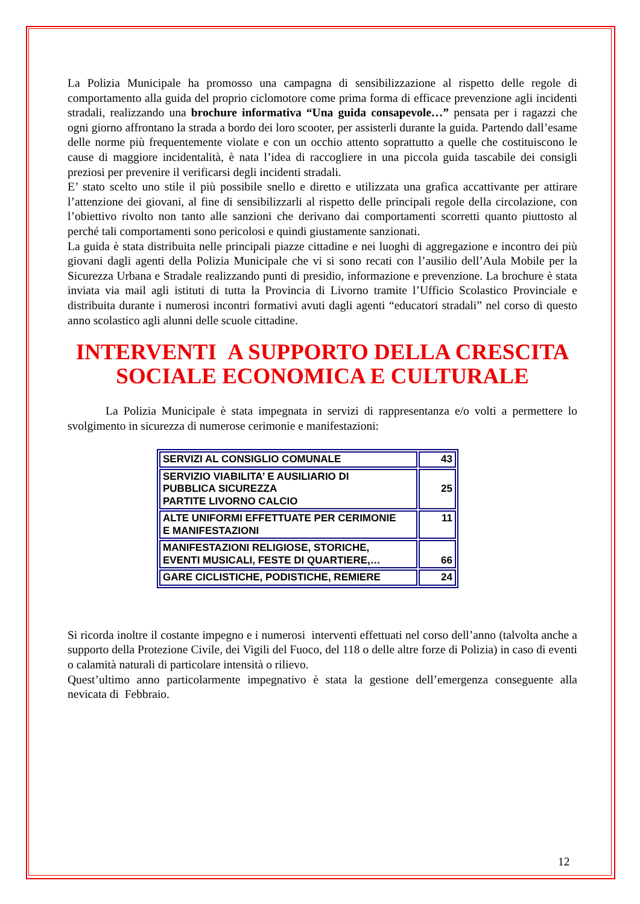La Polizia Municipale ha promosso una campagna di sensibilizzazione al rispetto delle regole di comportamento alla guida del proprio ciclomotore come prima forma di efficace prevenzione agli incidenti stradali, realizzando una brochure informativa “Una guida consapevole…” pensata per i ragazzi che ogni giorno affrontano la strada a bordo dei loro scooter, per assisterli durante la guida. Partendo dall’esame delle norme più frequentemente violate e con un occhio attento soprattutto a quelle che costituiscono le cause di maggiore incidentalità, è nata l’idea di raccogliere in una piccola guida tascabile dei consigli preziosi per prevenire il verificarsi degli incidenti stradali.
E’ stato scelto uno stile il più possibile snello e diretto e utilizzata una grafica accattivante per attirare l’attenzione dei giovani, al fine di sensibilizzarli al rispetto delle principali regole della circolazione, con l’obiettivo rivolto non tanto alle sanzioni che derivano dai comportamenti scorretti quanto piuttosto al perché tali comportamenti sono pericolosi e quindi giustamente sanzionati.
La guida è stata distribuita nelle principali piazze cittadine e nei luoghi di aggregazione e incontro dei più giovani dagli agenti della Polizia Municipale che vi si sono recati con l’ausilio dell’Aula Mobile per la Sicurezza Urbana e Stradale realizzando punti di presidio, informazione e prevenzione. La brochure è stata inviata via mail agli istituti di tutta la Provincia di Livorno tramite l’Ufficio Scolastico Provinciale e distribuita durante i numerosi incontri formativi avuti dagli agenti “educatori stradali” nel corso di questo anno scolastico agli alunni delle scuole cittadine.
INTERVENTI A SUPPORTO DELLA CRESCITA
SOCIALE ECONOMICA E CULTURALE
La Polizia Municipale è stata impegnata in servizi di rappresentanza e/o volti a permettere lo svolgimento in sicurezza di numerose cerimonie e manifestazioni:
| SERVIZI AL CONSIGLIO COMUNALE | 43 |
| SERVIZIO VIABILITA’ E AUSILIARIO DI PUBBLICA SICUREZZA PARTITE LIVORNO CALCIO | 25 |
| ALTE UNIFORMI EFFETTUATE PER CERIMONIE E MANIFESTAZIONI | 11 |
| MANIFESTAZIONI RELIGIOSE, STORICHE, EVENTI MUSICALI, FESTE DI QUARTIERE,… | 66 |
| GARE CICLISTICHE, PODISTICHE, REMIERE | 24 |
Si ricorda inoltre il costante impegno e i numerosi interventi effettuati nel corso dell’anno (talvolta anche a supporto della Protezione Civile, dei Vigili del Fuoco, del 118 o delle altre forze di Polizia) in caso di eventi o calamità naturali di particolare intensità o rilievo.
Quest’ultimo anno particolarmente impegnativo è stata la gestione dell’emergenza conseguente alla nevicata di Febbraio.
12